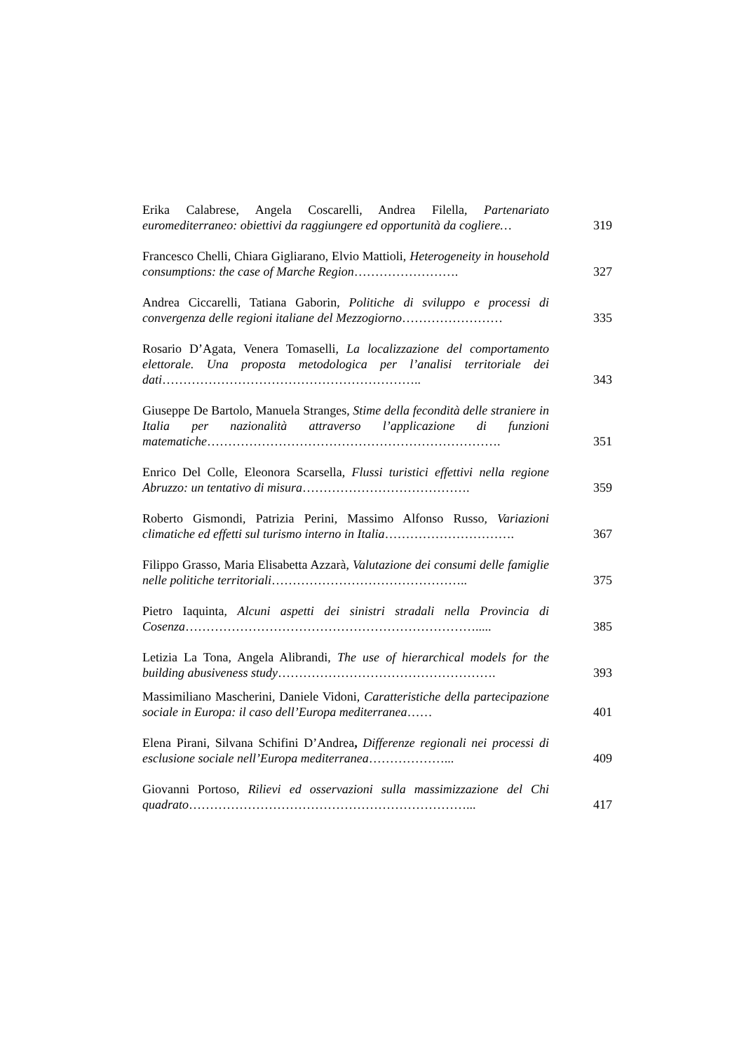Erika Calabrese, Angela Coscarelli, Andrea Filella, Partenariato euromediterraneo: obiettivi da raggiungere ed opportunità da cogliere…
319
Francesco Chelli, Chiara Gigliarano, Elvio Mattioli, Heterogeneity in household consumptions: the case of Marche Region…………………….
327
Andrea Ciccarelli, Tatiana Gaborin, Politiche di sviluppo e processi di convergenza delle regioni italiane del Mezzogiorno……………………
335
Rosario D’Agata, Venera Tomaselli, La localizzazione del comportamento elettorale. Una proposta metodologica per l’analisi territoriale dei dati……………………………………………………..
343
Giuseppe De Bartolo, Manuela Stranges, Stime della fecondità delle straniere in Italia per nazionalità attraverso l’applicazione di funzioni matematiche…………………………………………………………….
351
Enrico Del Colle, Eleonora Scarsella, Flussi turistici effettivi nella regione Abruzzo: un tentativo di misura………………………………….
359
Roberto Gismondi, Patrizia Perini, Massimo Alfonso Russo, Variazioni climatiche ed effetti sul turismo interno in Italia………………………….
367
Filippo Grasso, Maria Elisabetta Azzarà, Valutazione dei consumi delle famiglie nelle politiche territoriali………………………………………..
375
Pietro Iaquinta, Alcuni aspetti dei sinistri stradali nella Provincia di Cosenza…………………………………………………………….....
385
Letizia La Tona, Angela Alibrandi, The use of hierarchical models for the building abusiveness study…………………………………………….
393
Massimiliano Mascherini, Daniele Vidoni, Caratteristiche della partecipazione sociale in Europa: il caso dell’Europa mediterranea……
401
Elena Pirani, Silvana Schifini D’Andrea, Differenze regionali nei processi di esclusione sociale nell’Europa mediterranea………………...
409
Giovanni Portoso, Rilievi ed osservazioni sulla massimizzazione del Chi quadrato…………………………………………………………...
417